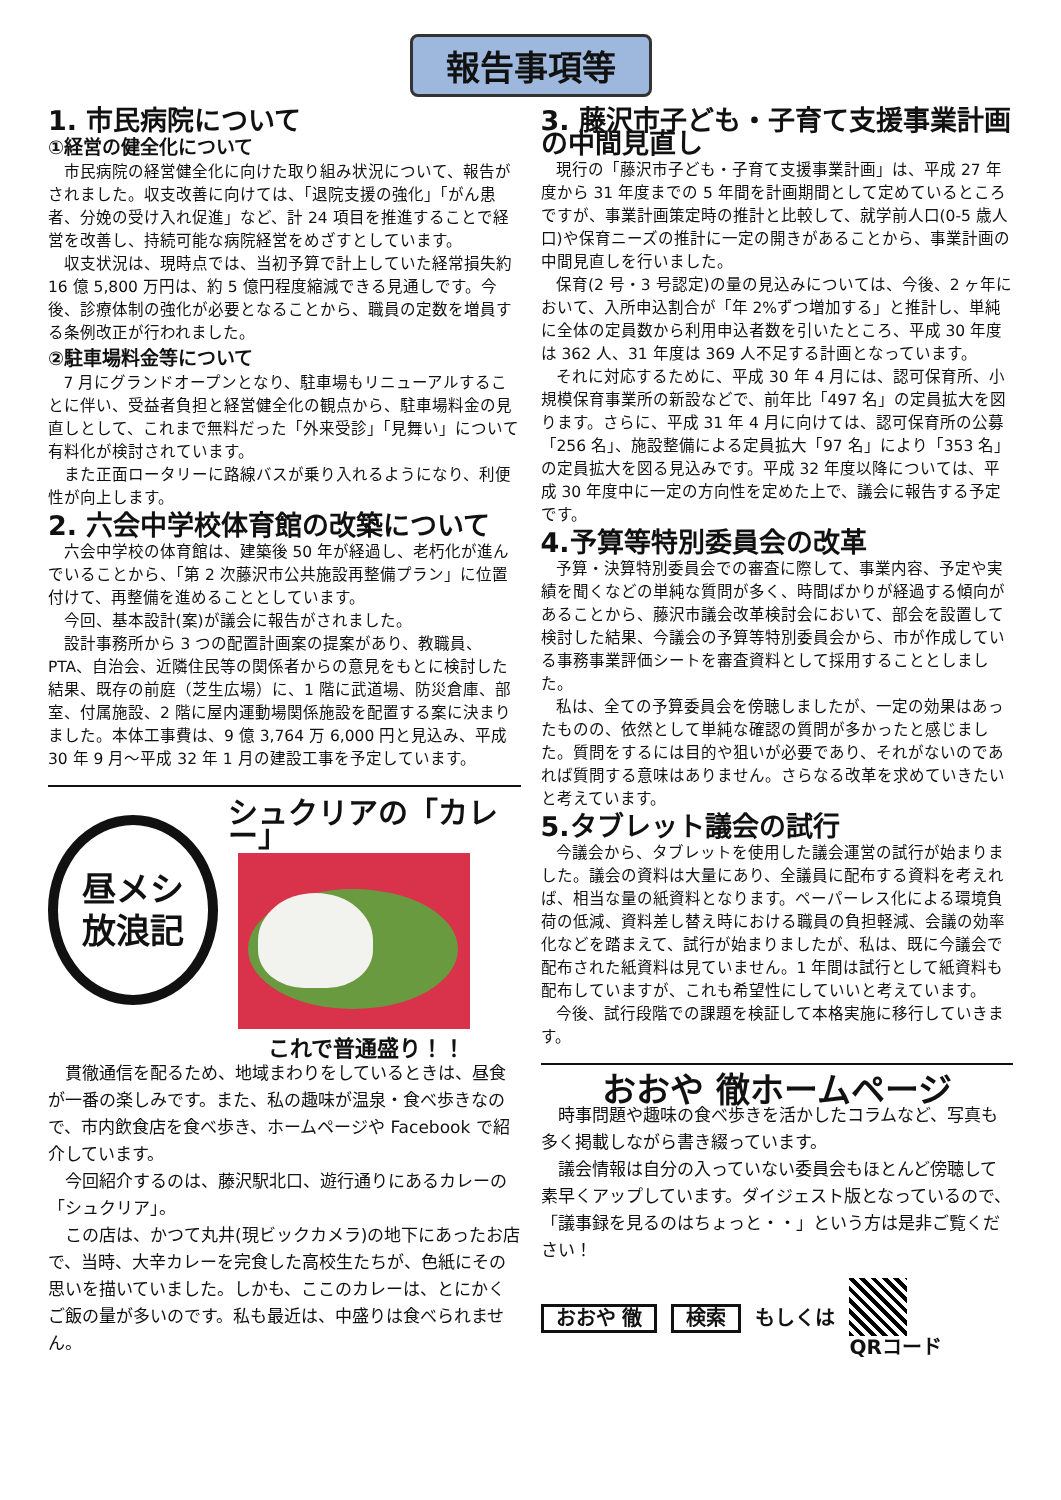報告事項等
1. 市民病院について
①経営の健全化について
市民病院の経営健全化に向けた取り組み状況について、報告がされました。収支改善に向けては、「退院支援の強化」「がん患者、分娩の受け入れ促進」など、計 24 項目を推進することで経営を改善し、持続可能な病院経営をめざすとしています。
収支状況は、現時点では、当初予算で計上していた経常損失約 16 億 5,800 万円は、約 5 億円程度縮減できる見通しです。今後、診療体制の強化が必要となることから、職員の定数を増員する条例改正が行われました。
②駐車場料金等について
7 月にグランドオープンとなり、駐車場もリニューアルすることに伴い、受益者負担と経営健全化の観点から、駐車場料金の見直しとして、これまで無料だった「外来受診」「見舞い」について有料化が検討されています。
また正面ロータリーに路線バスが乗り入れるようになり、利便性が向上します。
2. 六会中学校体育館の改築について
六会中学校の体育館は、建築後 50 年が経過し、老朽化が進んでいることから、「第 2 次藤沢市公共施設再整備プラン」に位置付けて、再整備を進めることとしています。
今回、基本設計(案)が議会に報告がされました。
設計事務所から 3 つの配置計画案の提案があり、教職員、PTA、自治会、近隣住民等の関係者からの意見をもとに検討した結果、既存の前庭（芝生広場）に、1 階に武道場、防災倉庫、部室、付属施設、2 階に屋内運動場関係施設を配置する案に決まりました。本体工事費は、9 億 3,764 万 6,000 円と見込み、平成 30 年 9 月～平成 32 年 1 月の建設工事を予定しています。
昼メシ
放浪記
シュクリアの「カレー」
これで普通盛り！！
貫徹通信を配るため、地域まわりをしているときは、昼食が一番の楽しみです。また、私の趣味が温泉・食べ歩きなので、市内飲食店を食べ歩き、ホームページや Facebook で紹介しています。
今回紹介するのは、藤沢駅北口、遊行通りにあるカレーの「シュクリア」。
この店は、かつて丸井(現ビックカメラ)の地下にあったお店で、当時、大辛カレーを完食した高校生たちが、色紙にその思いを描いていました。しかも、ここのカレーは、とにかくご飯の量が多いのです。私も最近は、中盛りは食べられません。
3. 藤沢市子ども・子育て支援事業計画の中間見直し
現行の「藤沢市子ども・子育て支援事業計画」は、平成 27 年度から 31 年度までの 5 年間を計画期間として定めているところですが、事業計画策定時の推計と比較して、就学前人口(0-5 歳人口)や保育ニーズの推計に一定の開きがあることから、事業計画の中間見直しを行いました。
保育(2 号・3 号認定)の量の見込みについては、今後、2 ヶ年において、入所申込割合が「年 2%ずつ増加する」と推計し、単純に全体の定員数から利用申込者数を引いたところ、平成 30 年度は 362 人、31 年度は 369 人不足する計画となっています。
それに対応するために、平成 30 年 4 月には、認可保育所、小規模保育事業所の新設などで、前年比「497 名」の定員拡大を図ります。さらに、平成 31 年 4 月に向けては、認可保育所の公募「256 名」、施設整備による定員拡大「97 名」により「353 名」の定員拡大を図る見込みです。平成 32 年度以降については、平成 30 年度中に一定の方向性を定めた上で、議会に報告する予定です。
4.予算等特別委員会の改革
予算・決算特別委員会での審査に際して、事業内容、予定や実績を聞くなどの単純な質問が多く、時間ばかりが経過する傾向があることから、藤沢市議会改革検討会において、部会を設置して検討した結果、今議会の予算等特別委員会から、市が作成している事務事業評価シートを審査資料として採用することとしました。
私は、全ての予算委員会を傍聴しましたが、一定の効果はあったものの、依然として単純な確認の質問が多かったと感じました。質問をするには目的や狙いが必要であり、それがないのであれば質問する意味はありません。さらなる改革を求めていきたいと考えています。
5.タブレット議会の試行
今議会から、タブレットを使用した議会運営の試行が始まりました。議会の資料は大量にあり、全議員に配布する資料を考えれば、相当な量の紙資料となります。ペーパーレス化による環境負荷の低減、資料差し替え時における職員の負担軽減、会議の効率化などを踏まえて、試行が始まりましたが、私は、既に今議会で配布された紙資料は見ていません。1 年間は試行として紙資料も配布していますが、これも希望性にしていいと考えています。
今後、試行段階での課題を検証して本格実施に移行していきます。
おおや 徹ホームページ
時事問題や趣味の食べ歩きを活かしたコラムなど、写真も多く掲載しながら書き綴っています。
議会情報は自分の入っていない委員会もほとんど傍聴して素早くアップしています。ダイジェスト版となっているので、「議事録を見るのはちょっと・・」という方は是非ご覧ください！
おおや 徹 検索 もしくは QRコード